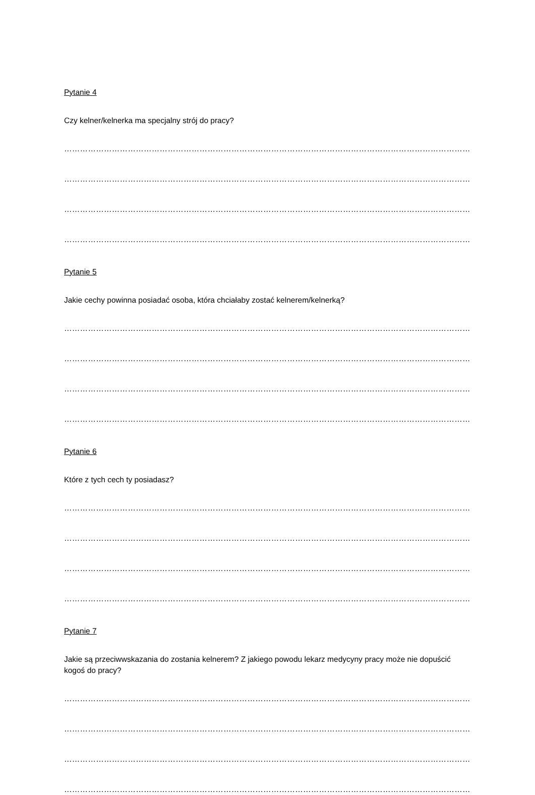Pytanie 4
Czy kelner/kelnerka ma specjalny strój do pracy?
…………………………………………………………………………………………………………………………………………
…………………………………………………………………………………………………………………………………………
…………………………………………………………………………………………………………………………………………
…………………………………………………………………………………………………………………………………………
Pytanie 5
Jakie cechy powinna posiadać osoba, która chciałaby zostać kelnerem/kelnerką?
…………………………………………………………………………………………………………………………………………
…………………………………………………………………………………………………………………………………………
…………………………………………………………………………………………………………………………………………
…………………………………………………………………………………………………………………………………………
Pytanie 6
Które z tych cech ty posiadasz?
…………………………………………………………………………………………………………………………………………
…………………………………………………………………………………………………………………………………………
…………………………………………………………………………………………………………………………………………
…………………………………………………………………………………………………………………………………………
Pytanie 7
Jakie są przeciwwskazania do zostania kelnerem? Z jakiego powodu lekarz medycyny pracy może nie dopuścić kogoś do pracy?
…………………………………………………………………………………………………………………………………………
…………………………………………………………………………………………………………………………………………
…………………………………………………………………………………………………………………………………………
…………………………………………………………………………………………………………………………………………